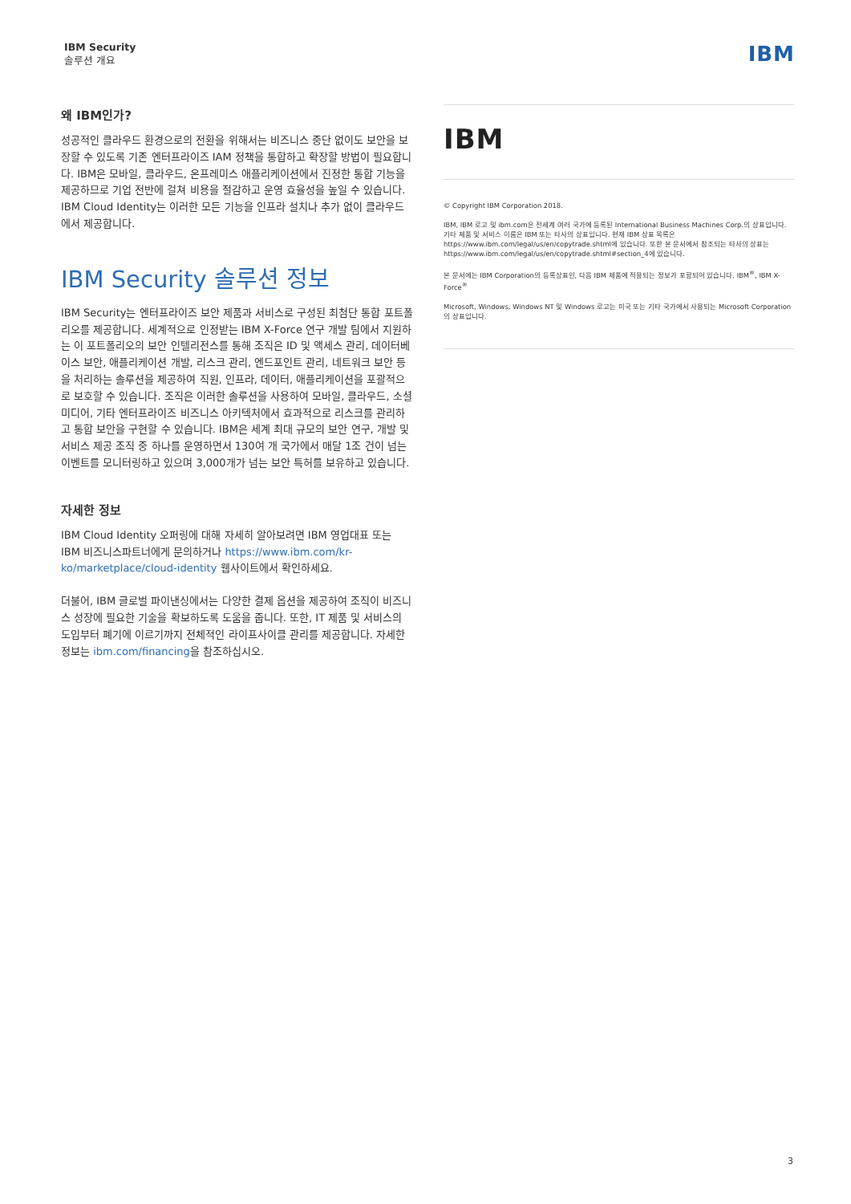IBM Security
솔루션 개요
IBM
왜 IBM인가?
성공적인 클라우드 환경으로의 전환을 위해서는 비즈니스 중단 없이도 보안을 보장할 수 있도록 기존 엔터프라이즈 IAM 정책을 통합하고 확장할 방법이 필요합니다. IBM은 모바일, 클라우드, 온프레미스 애플리케이션에서 진정한 통합 기능을 제공하므로 기업 전반에 걸쳐 비용을 절감하고 운영 효율성을 높일 수 있습니다. IBM Cloud Identity는 이러한 모든 기능을 인프라 설치나 추가 없이 클라우드에서 제공합니다.
IBM Security 솔루션 정보
IBM Security는 엔터프라이즈 보안 제품과 서비스로 구성된 최첨단 통합 포트폴리오를 제공합니다. 세계적으로 인정받는 IBM X-Force 연구 개발 팀에서 지원하는 이 포트폴리오의 보안 인텔리전스를 통해 조직은 ID 및 액세스 관리, 데이터베이스 보안, 애플리케이션 개발, 리스크 관리, 엔드포인트 관리, 네트워크 보안 등을 처리하는 솔루션을 제공하여 직원, 인프라, 데이터, 애플리케이션을 포괄적으로 보호할 수 있습니다. 조직은 이러한 솔루션을 사용하여 모바일, 클라우드, 소셜 미디어, 기타 엔터프라이즈 비즈니스 아키텍처에서 효과적으로 리스크를 관리하고 통합 보안을 구현할 수 있습니다. IBM은 세계 최대 규모의 보안 연구, 개발 및 서비스 제공 조직 중 하나를 운영하면서 130여 개 국가에서 매달 1조 건이 넘는 이벤트를 모니터링하고 있으며 3,000개가 넘는 보안 특허를 보유하고 있습니다.
자세한 정보
IBM Cloud Identity 오퍼링에 대해 자세히 알아보려면 IBM 영업대표 또는 IBM 비즈니스파트너에게 문의하거나 https://www.ibm.com/kr-ko/marketplace/cloud-identity 웹사이트에서 확인하세요.
더불어, IBM 글로벌 파이낸싱에서는 다양한 결제 옵션을 제공하여 조직이 비즈니스 성장에 필요한 기술을 확보하도록 도움을 줍니다. 또한, IT 제품 및 서비스의 도입부터 폐기에 이르기까지 전체적인 라이프사이클 관리를 제공합니다. 자세한 정보는 ibm.com/financing을 참조하십시오.
IBM
© Copyright IBM Corporation 2018.
IBM, IBM 로고 및 ibm.com은 전세계 여러 국가에 등록된 International Business Machines Corp.의 상표입니다. 기타 제품 및 서비스 이름은 IBM 또는 타사의 상표입니다. 현재 IBM 상표 목록은 https://www.ibm.com/legal/us/en/copytrade.shtml에 있습니다. 또한 본 문서에서 참조되는 타사의 상표는 https://www.ibm.com/legal/us/en/copytrade.shtml#section_4에 있습니다.
본 문서에는 IBM Corporation의 등록상표인, 다음 IBM 제품에 적용되는 정보가 포함되어 있습니다. IBM<sup>®</sup>, IBM X-Force<sup>®</sup>
Microsoft, Windows, Windows NT 및 Windows 로고는 미국 또는 기타 국가에서 사용되는 Microsoft Corporation의 상표입니다.
3